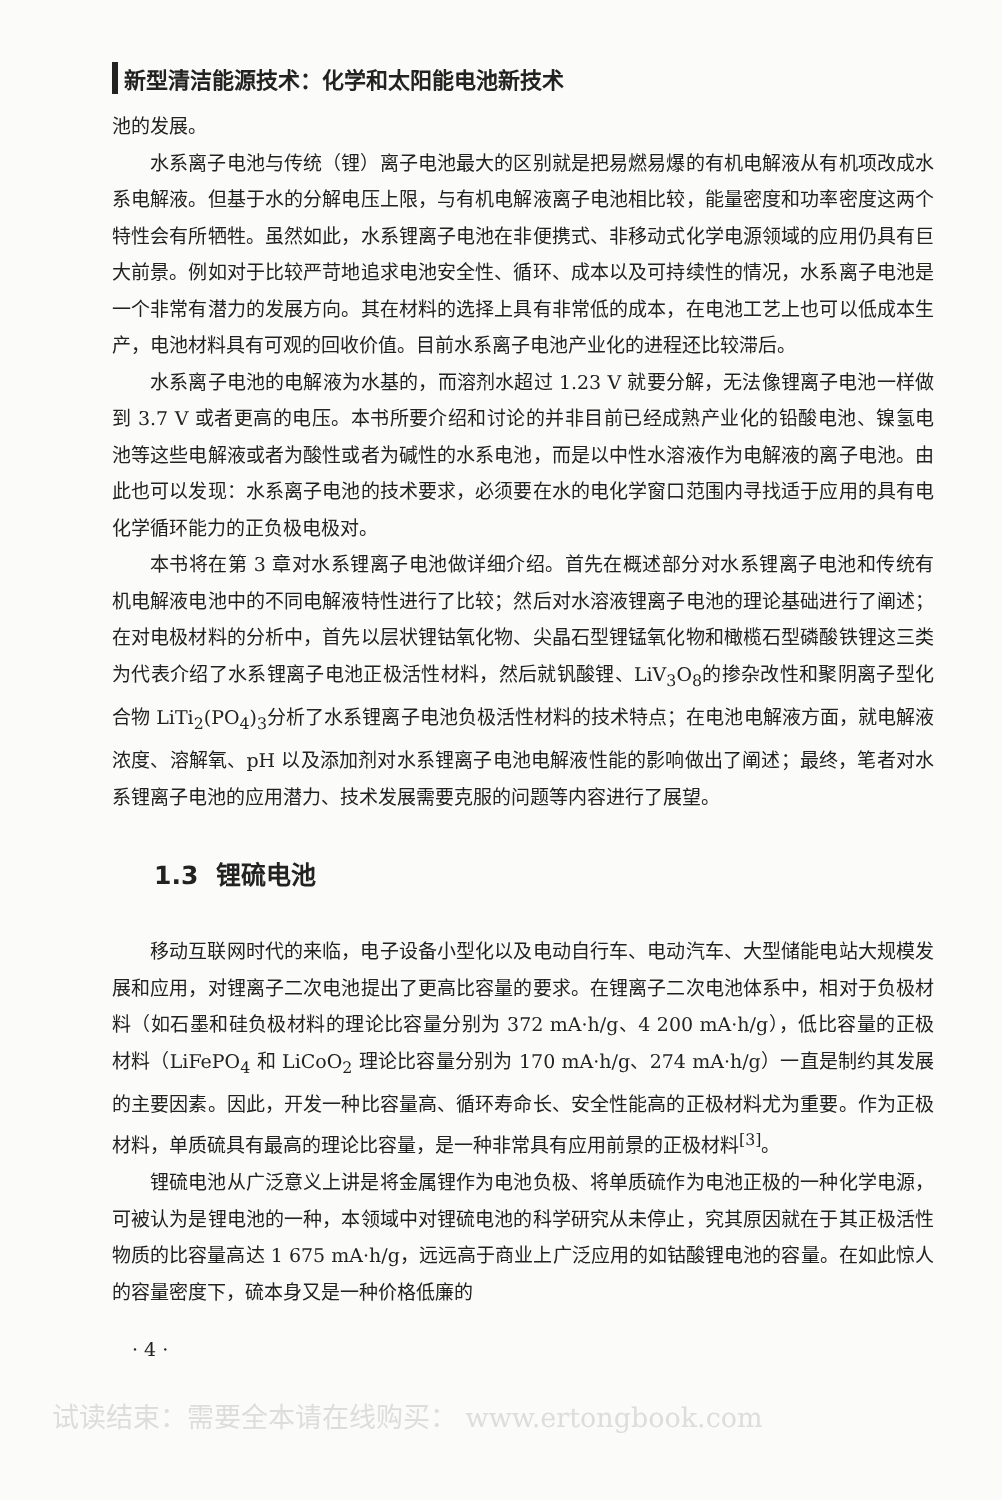新型清洁能源技术：化学和太阳能电池新技术
池的发展。
水系离子电池与传统（锂）离子电池最大的区别就是把易燃易爆的有机电解液从有机项改成水系电解液。但基于水的分解电压上限，与有机电解液离子电池相比较，能量密度和功率密度这两个特性会有所牺牲。虽然如此，水系锂离子电池在非便携式、非移动式化学电源领域的应用仍具有巨大前景。例如对于比较严苛地追求电池安全性、循环、成本以及可持续性的情况，水系离子电池是一个非常有潜力的发展方向。其在材料的选择上具有非常低的成本，在电池工艺上也可以低成本生产，电池材料具有可观的回收价值。目前水系离子电池产业化的进程还比较滞后。
水系离子电池的电解液为水基的，而溶剂水超过 1.23 V 就要分解，无法像锂离子电池一样做到 3.7 V 或者更高的电压。本书所要介绍和讨论的并非目前已经成熟产业化的铅酸电池、镍氢电池等这些电解液或者为酸性或者为碱性的水系电池，而是以中性水溶液作为电解液的离子电池。由此也可以发现：水系离子电池的技术要求，必须要在水的电化学窗口范围内寻找适于应用的具有电化学循环能力的正负极电极对。
本书将在第 3 章对水系锂离子电池做详细介绍。首先在概述部分对水系锂离子电池和传统有机电解液电池中的不同电解液特性进行了比较；然后对水溶液锂离子电池的理论基础进行了阐述；在对电极材料的分析中，首先以层状锂钴氧化物、尖晶石型锂锰氧化物和橄榄石型磷酸铁锂这三类为代表介绍了水系锂离子电池正极活性材料，然后就钒酸锂、LiV<sub>3</sub>O<sub>8</sub>的掺杂改性和聚阴离子型化合物 LiTi<sub>2</sub>(PO<sub>4</sub>)<sub>3</sub>分析了水系锂离子电池负极活性材料的技术特点；在电池电解液方面，就电解液浓度、溶解氧、pH 以及添加剂对水系锂离子电池电解液性能的影响做出了阐述；最终，笔者对水系锂离子电池的应用潜力、技术发展需要克服的问题等内容进行了展望。
1.3 锂硫电池
移动互联网时代的来临，电子设备小型化以及电动自行车、电动汽车、大型储能电站大规模发展和应用，对锂离子二次电池提出了更高比容量的要求。在锂离子二次电池体系中，相对于负极材料（如石墨和硅负极材料的理论比容量分别为 372 mA·h/g、4 200 mA·h/g），低比容量的正极材料（LiFePO<sub>4</sub> 和 LiCoO<sub>2</sub> 理论比容量分别为 170 mA·h/g、274 mA·h/g）一直是制约其发展的主要因素。因此，开发一种比容量高、循环寿命长、安全性能高的正极材料尤为重要。作为正极材料，单质硫具有最高的理论比容量，是一种非常具有应用前景的正极材料<sup>[3]</sup>。
锂硫电池从广泛意义上讲是将金属锂作为电池负极、将单质硫作为电池正极的一种化学电源，可被认为是锂电池的一种，本领域中对锂硫电池的科学研究从未停止，究其原因就在于其正极活性物质的比容量高达 1 675 mA·h/g，远远高于商业上广泛应用的如钴酸锂电池的容量。在如此惊人的容量密度下，硫本身又是一种价格低廉的
· 4 ·
试读结束：需要全本请在线购买： www.ertongbook.com